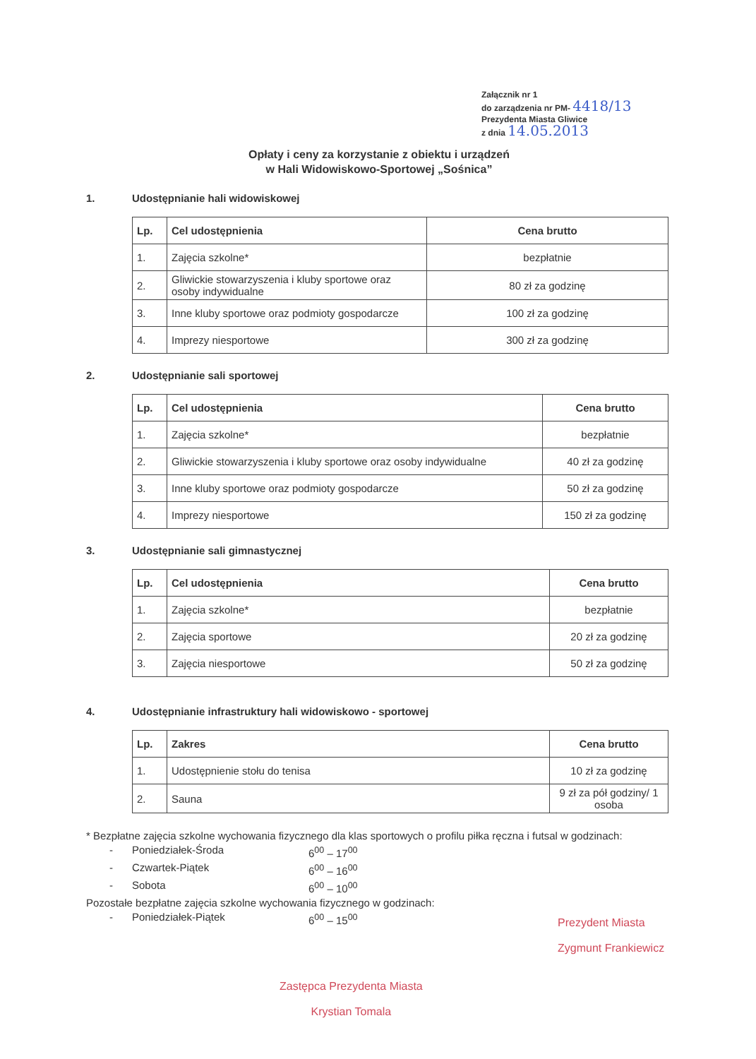Załącznik nr 1
do zarządzenia nr PM- 4418/13
Prezydenta Miasta Gliwice
z dnia 14.05.2013
Opłaty i ceny za korzystanie z obiektu i urządzeń
w Hali Widowiskowo-Sportowej „Sośnica”
1. Udostępnianie hali widowiskowej
| Lp. | Cel udostępnienia | Cena brutto |
| --- | --- | --- |
| 1. | Zajęcia szkolne* | bezpłatnie |
| 2. | Gliwickie stowarzyszenia i kluby sportowe oraz osoby indywidualne | 80 zł za godzinę |
| 3. | Inne kluby sportowe oraz podmioty gospodarcze | 100 zł za godzinę |
| 4. | Imprezy niesportowe | 300 zł za godzinę |
2. Udostępnianie sali sportowej
| Lp. | Cel udostępnienia | Cena brutto |
| --- | --- | --- |
| 1. | Zajęcia szkolne* | bezpłatnie |
| 2. | Gliwickie stowarzyszenia i kluby sportowe oraz osoby indywidualne | 40 zł za godzinę |
| 3. | Inne kluby sportowe oraz podmioty gospodarcze | 50 zł za godzinę |
| 4. | Imprezy niesportowe | 150 zł za godzinę |
3. Udostępnianie sali gimnastycznej
| Lp. | Cel udostępnienia | Cena brutto |
| --- | --- | --- |
| 1. | Zajęcia szkolne* | bezpłatnie |
| 2. | Zajęcia sportowe | 20 zł za godzinę |
| 3. | Zajęcia niesportowe | 50 zł za godzinę |
4. Udostępnianie infrastruktury hali widowiskowo - sportowej
| Lp. | Zakres | Cena brutto |
| --- | --- | --- |
| 1. | Udostępnienie stołu do tenisa | 10 zł za godzinę |
| 2. | Sauna | 9 zł za pół godziny/ 1 osoba |
* Bezpłatne zajęcia szkolne wychowania fizycznego dla klas sportowych o profilu piłka ręczna i futsal w godzinach:
- Poniedziałek-Środa 6<sup>00</sup> – 17<sup>00</sup>
- Czwartek-Piątek 6<sup>00</sup> – 16<sup>00</sup>
- Sobota 6<sup>00</sup> – 10<sup>00</sup>
Pozostałe bezpłatne zajęcia szkolne wychowania fizycznego w godzinach:
- Poniedziałek-Piątek 6<sup>00</sup> – 15<sup>00</sup>
Prezydent Miasta
Zygmunt Frankiewicz
Zastępca Prezydenta Miasta
Krystian Tomala